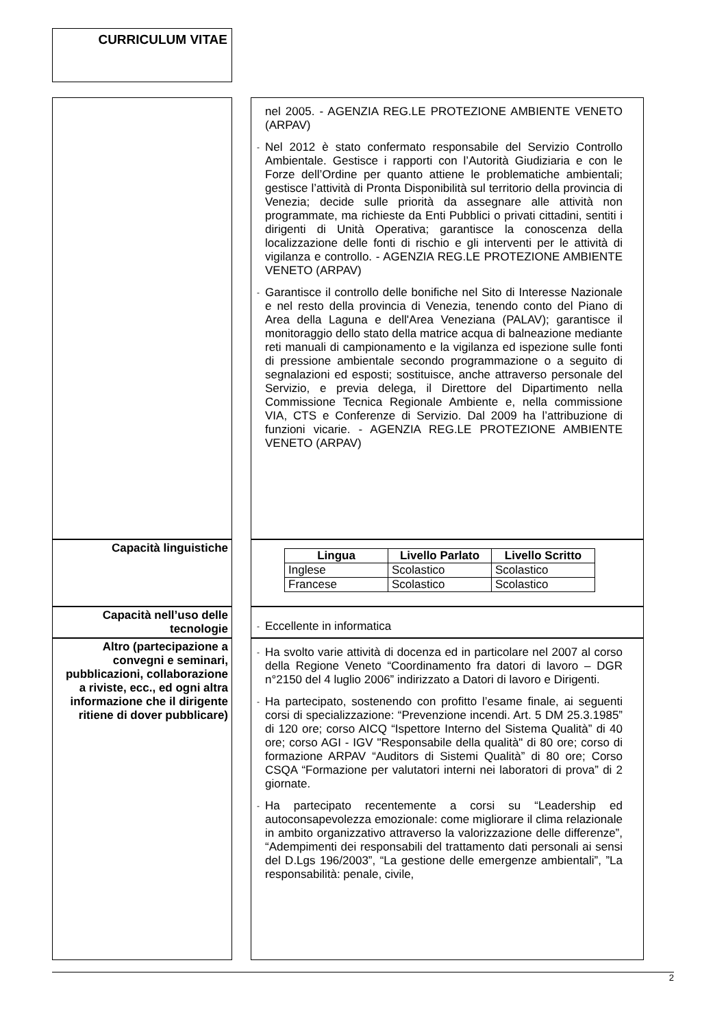CURRICULUM VITAE
| | | nel 2005. - AGENZIA REG.LE PROTEZIONE AMBIENTE VENETO (ARPAV) - Nel 2012 è stato confermato responsabile del Servizio Controllo Ambientale. Gestisce i rapporti con l’Autorità Giudiziaria e con le Forze dell’Ordine per quanto attiene le problematiche ambientali; gestisce l’attività di Pronta Disponibilità sul territorio della provincia di Venezia; decide sulle priorità da assegnare alle attività non programmate, ma richieste da Enti Pubblici o privati cittadini, sentiti i dirigenti di Unità Operativa; garantisce la conoscenza della localizzazione delle fonti di rischio e gli interventi per le attività di vigilanza e controllo. - AGENZIA REG.LE PROTEZIONE AMBIENTE VENETO (ARPAV) - Garantisce il controllo delle bonifiche nel Sito di Interesse Nazionale e nel resto della provincia di Venezia, tenendo conto del Piano di Area della Laguna e dell'Area Veneziana (PALAV); garantisce il monitoraggio dello stato della matrice acqua di balneazione mediante reti manuali di campionamento e la vigilanza ed ispezione sulle fonti di pressione ambientale secondo programmazione o a seguito di segnalazioni ed esposti; sostituisce, anche attraverso personale del Servizio, e previa delega, il Direttore del Dipartimento nella Commissione Tecnica Regionale Ambiente e, nella commissione VIA, CTS e Conferenze di Servizio. Dal 2009 ha l’attribuzione di funzioni vicarie. - AGENZIA REG.LE PROTEZIONE AMBIENTE VENETO (ARPAV) |
| Capacità linguistiche | | / Lingua / Livello Parlato / Livello Scritto / / --- / --- / --- / / Inglese / Scolastico / Scolastico / / Francese / Scolastico / Scolastico / |
| Capacità nell’uso delle tecnologie | | - Eccellente in informatica |
| Altro (partecipazione a convegni e seminari, pubblicazioni, collaborazione a riviste, ecc., ed ogni altra informazione che il dirigente ritiene di dover pubblicare) | | - Ha svolto varie attività di docenza ed in particolare nel 2007 al corso della Regione Veneto “Coordinamento fra datori di lavoro – DGR n°2150 del 4 luglio 2006” indirizzato a Datori di lavoro e Dirigenti. - Ha partecipato, sostenendo con profitto l’esame finale, ai seguenti corsi di specializzazione: “Prevenzione incendi. Art. 5 DM 25.3.1985” di 120 ore; corso AICQ “Ispettore Interno del Sistema Qualità” di 40 ore; corso AGI - IGV "Responsabile della qualità" di 80 ore; corso di formazione ARPAV “Auditors di Sistemi Qualità” di 80 ore; Corso CSQA “Formazione per valutatori interni nei laboratori di prova” di 2 giornate. - Ha partecipato recentemente a corsi su “Leadership ed autoconsapevolezza emozionale: come migliorare il clima relazionale in ambito organizzativo attraverso la valorizzazione delle differenze”, “Adempimenti dei responsabili del trattamento dati personali ai sensi del D.Lgs 196/2003”, “La gestione delle emergenze ambientali”, ”La responsabilità: penale, civile, |
2